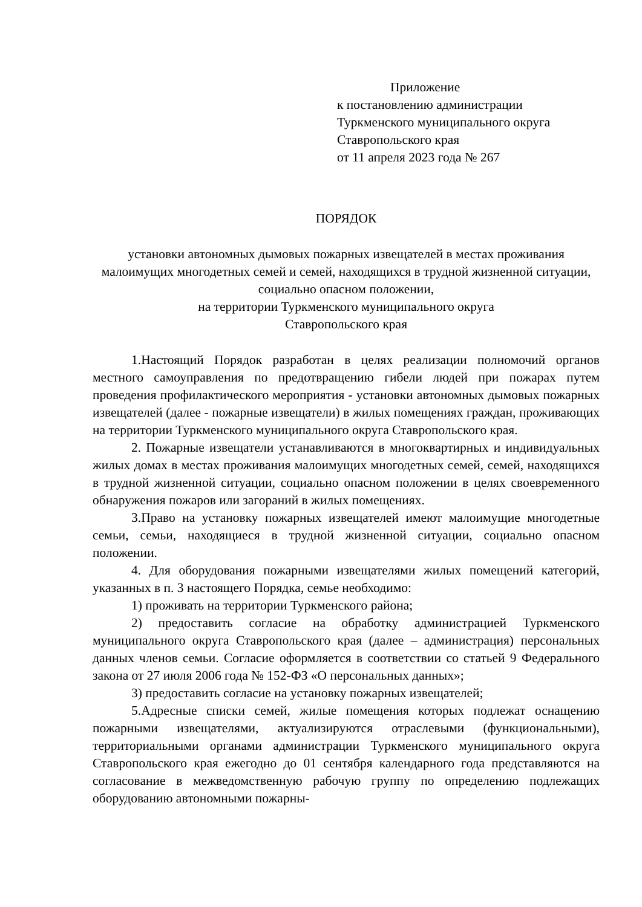Приложение
к постановлению администрации
Туркменского муниципального округа
Ставропольского края
от 11 апреля 2023 года № 267
ПОРЯДОК
установки автономных дымовых пожарных извещателей в местах проживания малоимущих многодетных семей и семей, находящихся в трудной жизненной ситуации, социально опасном положении,
на территории Туркменского муниципального округа
Ставропольского края
1.Настоящий Порядок разработан в целях реализации полномочий органов местного самоуправления по предотвращению гибели людей при пожарах путем проведения профилактического мероприятия - установки автономных дымовых пожарных извещателей (далее - пожарные извещатели) в жилых помещениях граждан, проживающих на территории Туркменского муниципального округа Ставропольского края.
2. Пожарные извещатели устанавливаются в многоквартирных и индивидуальных жилых домах в местах проживания малоимущих многодетных семей, семей, находящихся в трудной жизненной ситуации, социально опасном положении в целях своевременного обнаружения пожаров или загораний в жилых помещениях.
3.Право на установку пожарных извещателей имеют малоимущие многодетные семьи, семьи, находящиеся в трудной жизненной ситуации, социально опасном положении.
4. Для оборудования пожарными извещателями жилых помещений категорий, указанных в п. 3 настоящего Порядка, семье необходимо:
1) проживать на территории Туркменского района;
2) предоставить согласие на обработку администрацией Туркменского муниципального округа Ставропольского края (далее – администрация) персональных данных членов семьи. Согласие оформляется в соответствии со статьей 9 Федерального закона от 27 июля 2006 года № 152-ФЗ «О персональных данных»;
3) предоставить согласие на установку пожарных извещателей;
5.Адресные списки семей, жилые помещения которых подлежат оснащению пожарными извещателями, актуализируются отраслевыми (функциональными), территориальными органами администрации Туркменского муниципального округа Ставропольского края ежегодно до 01 сентября календарного года представляются на согласование в межведомственную рабочую группу по определению подлежащих оборудованию автономными пожарны-